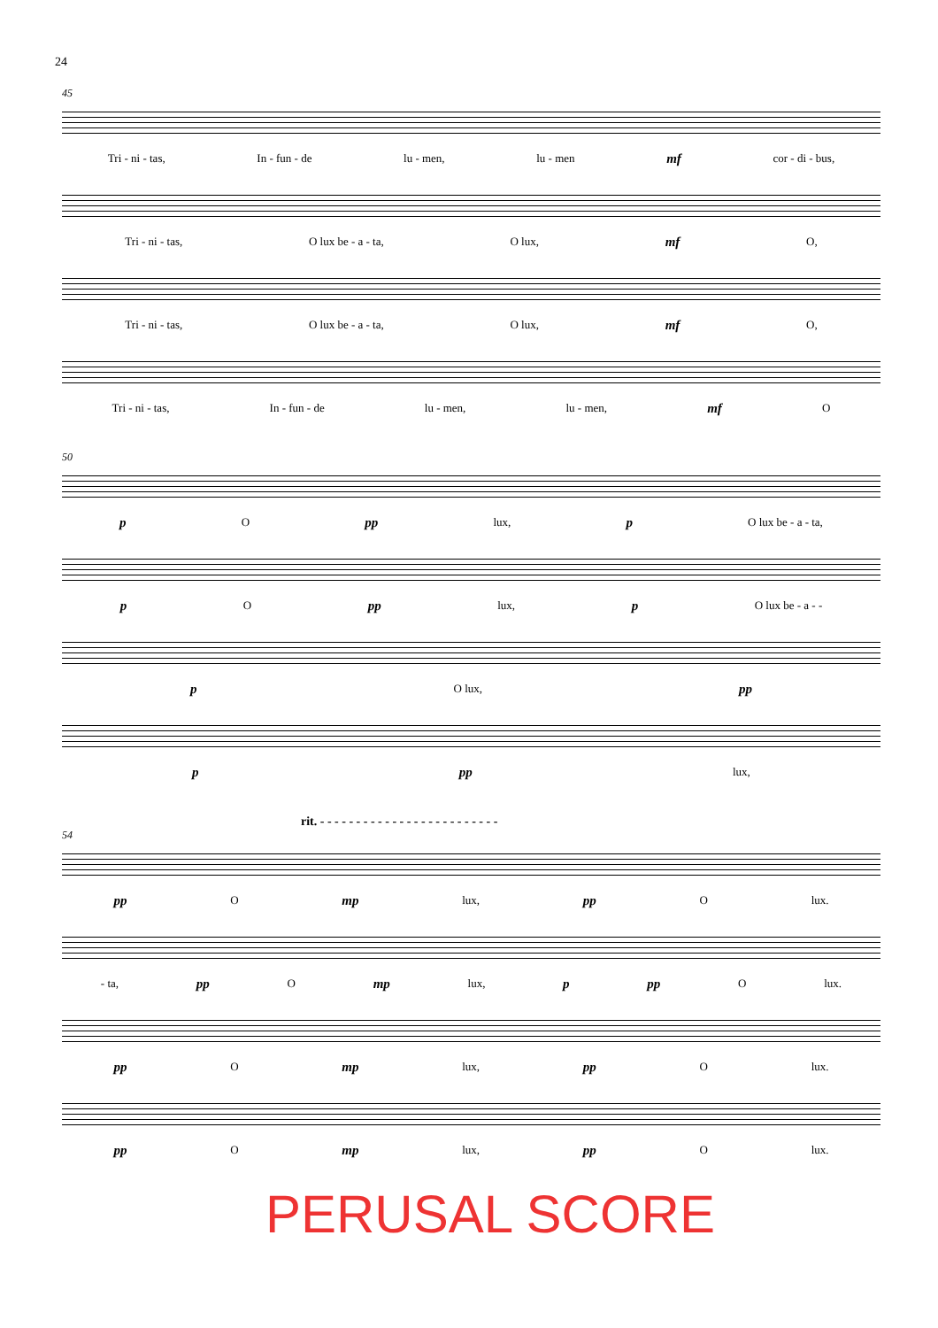24
45
Tri - ni - tas, In - fun - de lu - men, lu - men mf cor - di - bus,
Tri - ni - tas, O lux be - a - ta, O lux, mf O,
Tri - ni - tas, O lux be - a - ta, O lux, mf O,
Tri - ni - tas, In - fun - de lu - men, lu - men, mf O
50
p O pp lux, p O lux be - a - ta,
p O pp lux, p O lux be - a - -
p O lux, pp
ppp lux,
rit. - - - - - - - - - - - - - - - - - - - - - - - - -
54
pp O mp lux, pp O lux.
- ta, pp O mp lux, p pp O lux.
pp O mp lux, pp O lux.
pp O mp lux, pp O lux.
PERUSAL SCORE